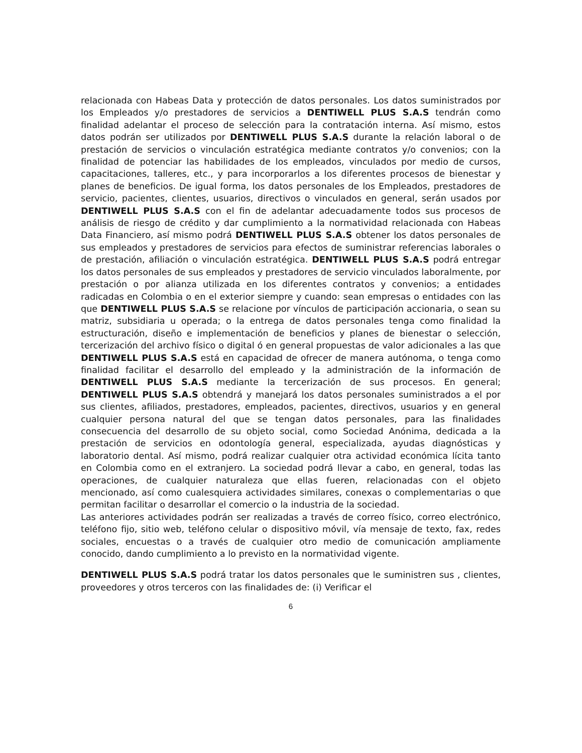relacionada con Habeas Data y protección de datos personales. Los datos suministrados por los Empleados y/o prestadores de servicios a DENTIWELL PLUS S.A.S tendrán como finalidad adelantar el proceso de selección para la contratación interna. Así mismo, estos datos podrán ser utilizados por DENTIWELL PLUS S.A.S durante la relación laboral o de prestación de servicios o vinculación estratégica mediante contratos y/o convenios; con la finalidad de potenciar las habilidades de los empleados, vinculados por medio de cursos, capacitaciones, talleres, etc., y para incorporarlos a los diferentes procesos de bienestar y planes de beneficios. De igual forma, los datos personales de los Empleados, prestadores de servicio, pacientes, clientes, usuarios, directivos o vinculados en general, serán usados por DENTIWELL PLUS S.A.S con el fin de adelantar adecuadamente todos sus procesos de análisis de riesgo de crédito y dar cumplimiento a la normatividad relacionada con Habeas Data Financiero, así mismo podrá DENTIWELL PLUS S.A.S obtener los datos personales de sus empleados y prestadores de servicios para efectos de suministrar referencias laborales o de prestación, afiliación o vinculación estratégica. DENTIWELL PLUS S.A.S podrá entregar los datos personales de sus empleados y prestadores de servicio vinculados laboralmente, por prestación o por alianza utilizada en los diferentes contratos y convenios; a entidades radicadas en Colombia o en el exterior siempre y cuando: sean empresas o entidades con las que DENTIWELL PLUS S.A.S se relacione por vínculos de participación accionaria, o sean su matriz, subsidiaria u operada; o la entrega de datos personales tenga como finalidad la estructuración, diseño e implementación de beneficios y planes de bienestar o selección, tercerización del archivo físico o digital ó en general propuestas de valor adicionales a las que DENTIWELL PLUS S.A.S está en capacidad de ofrecer de manera autónoma, o tenga como finalidad facilitar el desarrollo del empleado y la administración de la información de DENTIWELL PLUS S.A.S mediante la tercerización de sus procesos. En general; DENTIWELL PLUS S.A.S obtendrá y manejará los datos personales suministrados a el por sus clientes, afiliados, prestadores, empleados, pacientes, directivos, usuarios y en general cualquier persona natural del que se tengan datos personales, para las finalidades consecuencia del desarrollo de su objeto social, como Sociedad Anónima, dedicada a la prestación de servicios en odontología general, especializada, ayudas diagnósticas y laboratorio dental. Así mismo, podrá realizar cualquier otra actividad económica lícita tanto en Colombia como en el extranjero. La sociedad podrá llevar a cabo, en general, todas las operaciones, de cualquier naturaleza que ellas fueren, relacionadas con el objeto mencionado, así como cualesquiera actividades similares, conexas o complementarias o que permitan facilitar o desarrollar el comercio o la industria de la sociedad.
Las anteriores actividades podrán ser realizadas a través de correo físico, correo electrónico, teléfono fijo, sitio web, teléfono celular o dispositivo móvil, vía mensaje de texto, fax, redes sociales, encuestas o a través de cualquier otro medio de comunicación ampliamente conocido, dando cumplimiento a lo previsto en la normatividad vigente.
DENTIWELL PLUS S.A.S podrá tratar los datos personales que le suministren sus , clientes, proveedores y otros terceros con las finalidades de: (i) Verificar el
6